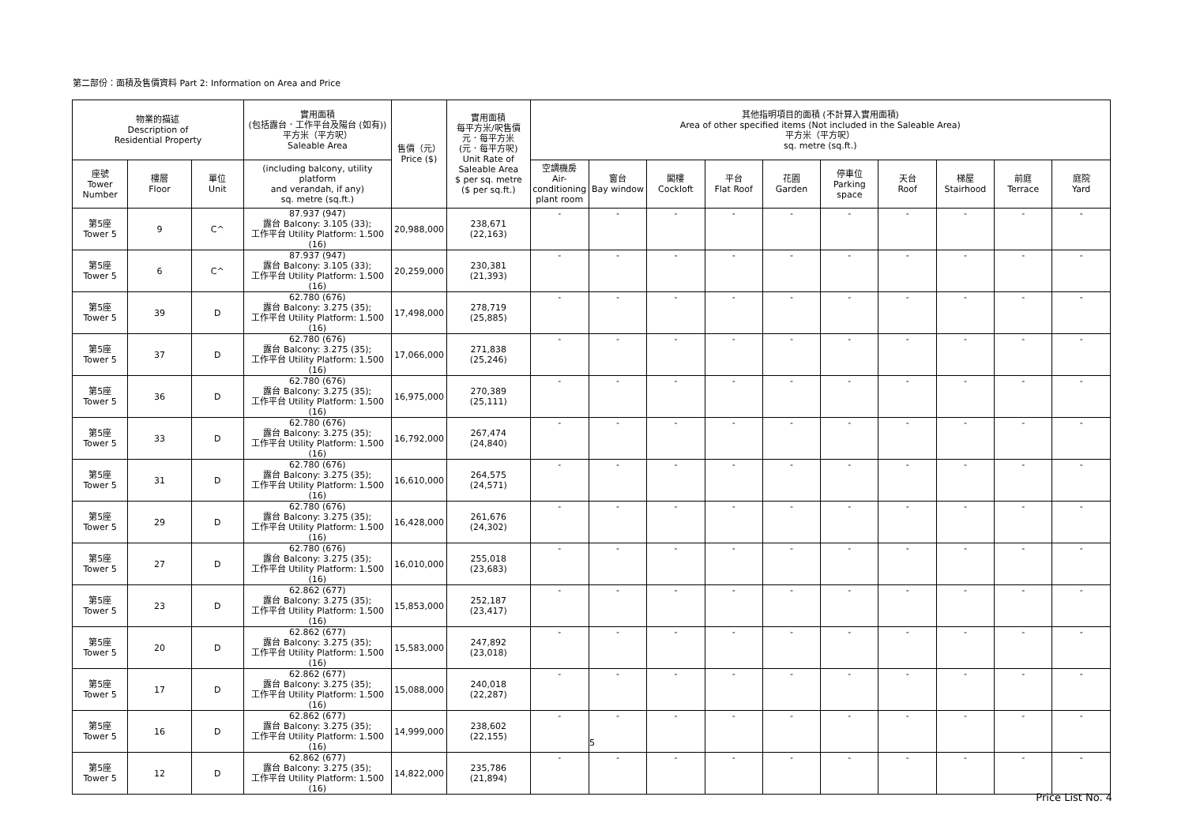第二部份：面積及售價資料 Part 2: Information on Area and Price
| 物業的描述 Description of Residential Property | | | 實用面積 (包括露台．工作平台及陽台 (如有)) 平方米（平方呎） Saleable Area | 售價（元） Price ($) | 實用面積 每平方米/呎售價 元．每平方米 (元．每平方呎) Unit Rate of Saleable Area $ per sq. metre ($ per sq.ft.) | 其他指明項目的面積 (不計算入實用面積) Area of other specified items (Not included in the Saleable Area) 平方米（平方呎） sq. metre (sq.ft.) | | | | | | | | | |
| --- | --- | --- | --- | --- | --- | --- | --- | --- | --- | --- | --- | --- | --- | --- | --- |
| 座號 Tower Number | 樓層 Floor | 單位 Unit | (including balcony, utility platform and verandah, if any) sq. metre (sq.ft.) | | | 空調機房 Air- conditioning plant room | 窗台 Bay window | 閣樓 Cockloft | 平台 Flat Roof | 花園 Garden | 停車位 Parking space | 天台 Roof | 梯屋 Stairhood | 前庭 Terrace | 庭院 Yard |
| 第5座 Tower 5 | 9 | C^ | 87.937 (947) 露台 Balcony: 3.105 (33); 工作平台 Utility Platform: 1.500 (16) | 20,988,000 | 238,671 (22,163) | - | - | - | - | - | - | - | - | - | - |
| 第5座 Tower 5 | 6 | C^ | 87.937 (947) 露台 Balcony: 3.105 (33); 工作平台 Utility Platform: 1.500 (16) | 20,259,000 | 230,381 (21,393) | - | - | - | - | - | - | - | - | - | - |
| 第5座 Tower 5 | 39 | D | 62.780 (676) 露台 Balcony: 3.275 (35); 工作平台 Utility Platform: 1.500 (16) | 17,498,000 | 278,719 (25,885) | - | - | - | - | - | - | - | - | - | - |
| 第5座 Tower 5 | 37 | D | 62.780 (676) 露台 Balcony: 3.275 (35); 工作平台 Utility Platform: 1.500 (16) | 17,066,000 | 271,838 (25,246) | - | - | - | - | - | - | - | - | - | - |
| 第5座 Tower 5 | 36 | D | 62.780 (676) 露台 Balcony: 3.275 (35); 工作平台 Utility Platform: 1.500 (16) | 16,975,000 | 270,389 (25,111) | - | - | - | - | - | - | - | - | - | - |
| 第5座 Tower 5 | 33 | D | 62.780 (676) 露台 Balcony: 3.275 (35); 工作平台 Utility Platform: 1.500 (16) | 16,792,000 | 267,474 (24,840) | - | - | - | - | - | - | - | - | - | - |
| 第5座 Tower 5 | 31 | D | 62.780 (676) 露台 Balcony: 3.275 (35); 工作平台 Utility Platform: 1.500 (16) | 16,610,000 | 264,575 (24,571) | - | - | - | - | - | - | - | - | - | - |
| 第5座 Tower 5 | 29 | D | 62.780 (676) 露台 Balcony: 3.275 (35); 工作平台 Utility Platform: 1.500 (16) | 16,428,000 | 261,676 (24,302) | - | - | - | - | - | - | - | - | - | - |
| 第5座 Tower 5 | 27 | D | 62.780 (676) 露台 Balcony: 3.275 (35); 工作平台 Utility Platform: 1.500 (16) | 16,010,000 | 255,018 (23,683) | - | - | - | - | - | - | - | - | - | - |
| 第5座 Tower 5 | 23 | D | 62.862 (677) 露台 Balcony: 3.275 (35); 工作平台 Utility Platform: 1.500 (16) | 15,853,000 | 252,187 (23,417) | - | - | - | - | - | - | - | - | - | - |
| 第5座 Tower 5 | 20 | D | 62.862 (677) 露台 Balcony: 3.275 (35); 工作平台 Utility Platform: 1.500 (16) | 15,583,000 | 247,892 (23,018) | - | - | - | - | - | - | - | - | - | - |
| 第5座 Tower 5 | 17 | D | 62.862 (677) 露台 Balcony: 3.275 (35); 工作平台 Utility Platform: 1.500 (16) | 15,088,000 | 240,018 (22,287) | - | - | - | - | - | - | - | - | - | - |
| 第5座 Tower 5 | 16 | D | 62.862 (677) 露台 Balcony: 3.275 (35); 工作平台 Utility Platform: 1.500 (16) | 14,999,000 | 238,602 (22,155) | - | - | - | - | - | - | - | - | - | - |
| 第5座 Tower 5 | 12 | D | 62.862 (677) 露台 Balcony: 3.275 (35); 工作平台 Utility Platform: 1.500 (16) | 14,822,000 | 235,786 (21,894) | - | - | - | - | - | - | - | - | - | - |
5
Price List No. 4